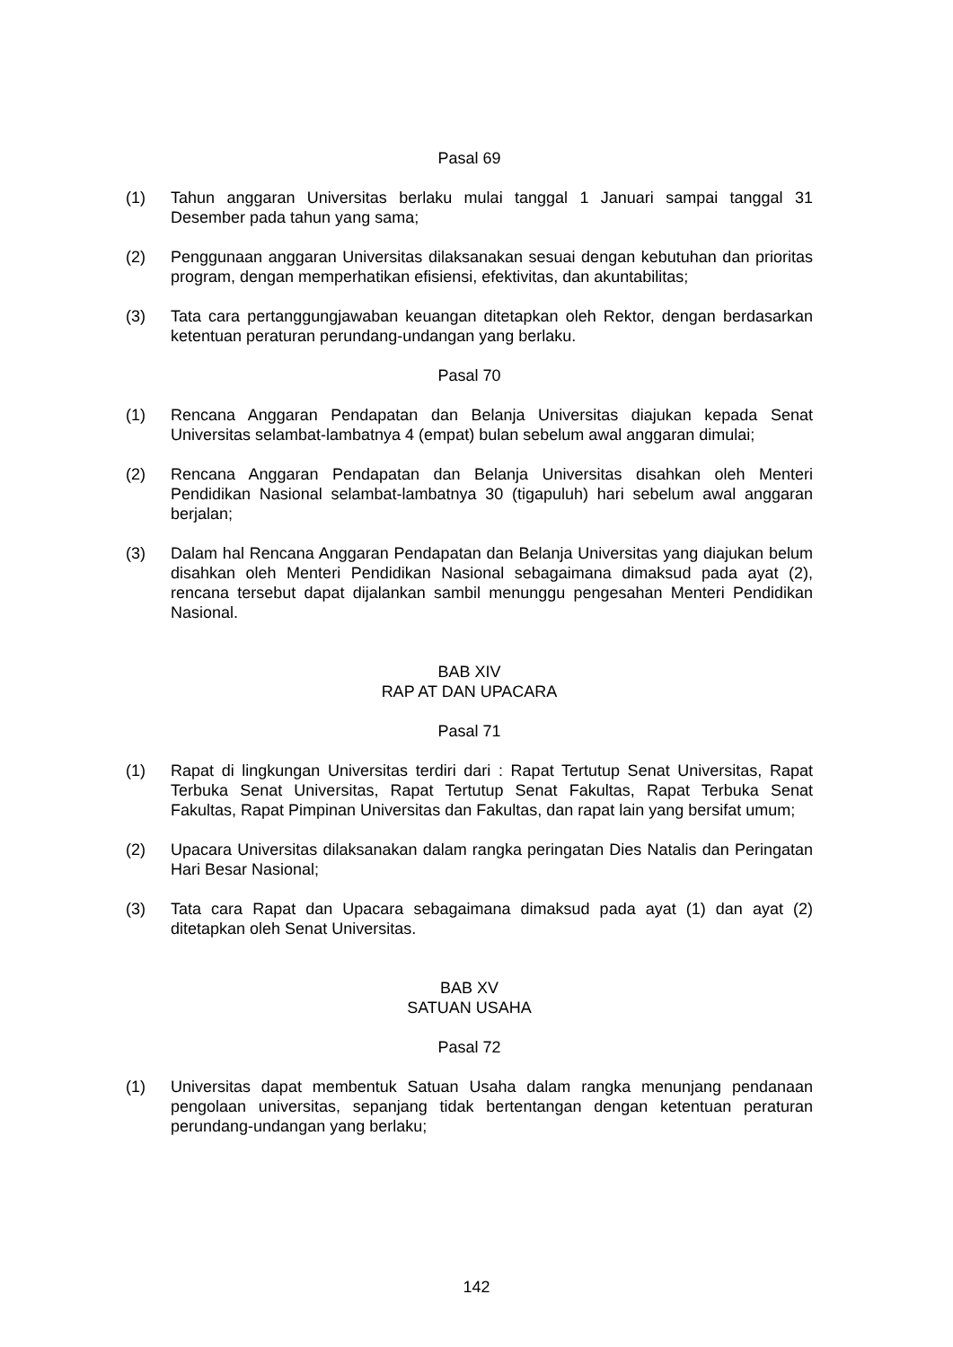Pasal 69
(1) Tahun anggaran Universitas berlaku mulai tanggal 1 Januari sampai tanggal 31 Desember pada tahun yang sama;
(2) Penggunaan anggaran Universitas dilaksanakan sesuai dengan kebutuhan dan prioritas program, dengan memperhatikan efisiensi, efektivitas, dan akuntabilitas;
(3) Tata cara pertanggungjawaban keuangan ditetapkan oleh Rektor, dengan berdasarkan ketentuan peraturan perundang-undangan yang berlaku.
Pasal 70
(1) Rencana Anggaran Pendapatan dan Belanja Universitas diajukan kepada Senat Universitas selambat-lambatnya 4 (empat) bulan sebelum awal anggaran dimulai;
(2) Rencana Anggaran Pendapatan dan Belanja Universitas disahkan oleh Menteri Pendidikan Nasional selambat-lambatnya 30 (tigapuluh) hari sebelum awal anggaran berjalan;
(3) Dalam hal Rencana Anggaran Pendapatan dan Belanja Universitas yang diajukan belum disahkan oleh Menteri Pendidikan Nasional sebagaimana dimaksud pada ayat (2), rencana tersebut dapat dijalankan sambil menunggu pengesahan Menteri Pendidikan Nasional.
BAB XIV
RAP AT DAN UPACARA
Pasal 71
(1) Rapat di lingkungan Universitas terdiri dari : Rapat Tertutup Senat Universitas, Rapat Terbuka Senat Universitas, Rapat Tertutup Senat Fakultas, Rapat Terbuka Senat Fakultas, Rapat Pimpinan Universitas dan Fakultas, dan rapat lain yang bersifat umum;
(2) Upacara Universitas dilaksanakan dalam rangka peringatan Dies Natalis dan Peringatan Hari Besar Nasional;
(3) Tata cara Rapat dan Upacara sebagaimana dimaksud pada ayat (1) dan ayat (2) ditetapkan oleh Senat Universitas.
BAB XV
SATUAN USAHA
Pasal 72
(1) Universitas dapat membentuk Satuan Usaha dalam rangka menunjang pendanaan pengolaan universitas, sepanjang tidak bertentangan dengan ketentuan peraturan perundang-undangan yang berlaku;
142